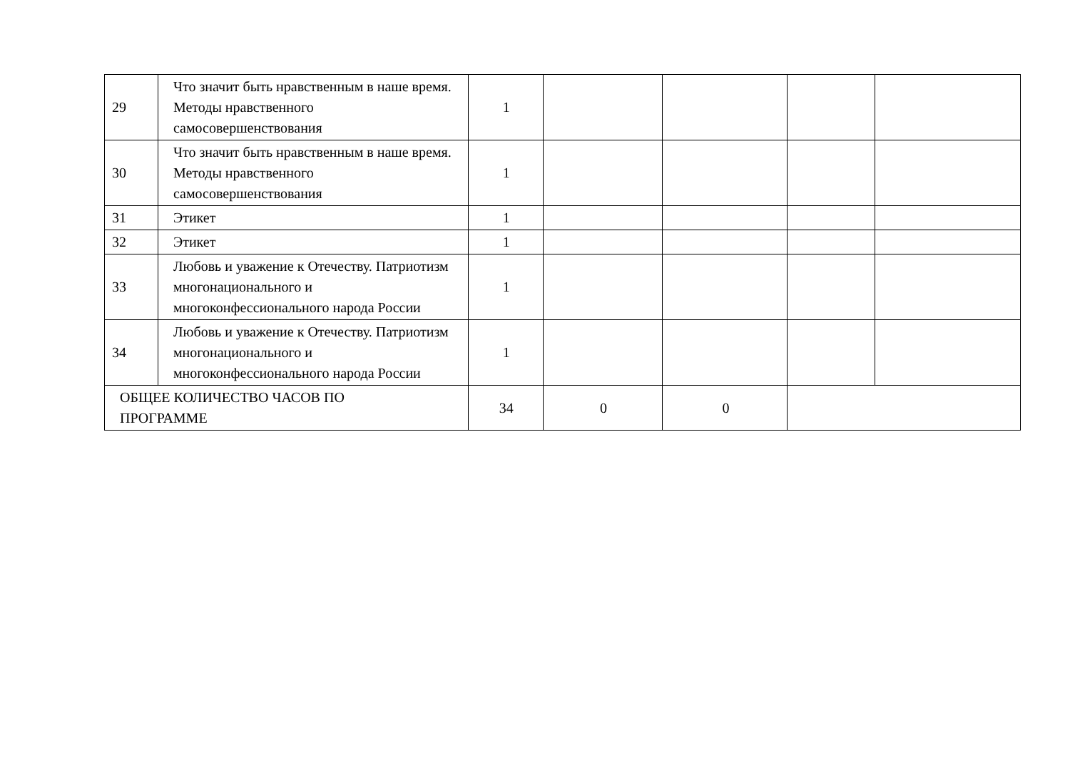| 29 | Что значит быть нравственным в наше время. Методы нравственного самосовершенствования | 1 | | | | |
| 30 | Что значит быть нравственным в наше время. Методы нравственного самосовершенствования | 1 | | | | |
| 31 | Этикет | 1 | | | | |
| 32 | Этикет | 1 | | | | |
| 33 | Любовь и уважение к Отечеству. Патриотизм многонационального и многоконфессионального народа России | 1 | | | | |
| 34 | Любовь и уважение к Отечеству. Патриотизм многонационального и многоконфессионального народа России | 1 | | | | |
| ОБЩЕЕ КОЛИЧЕСТВО ЧАСОВ ПО ПРОГРАММЕ | | 34 | 0 | 0 | | |